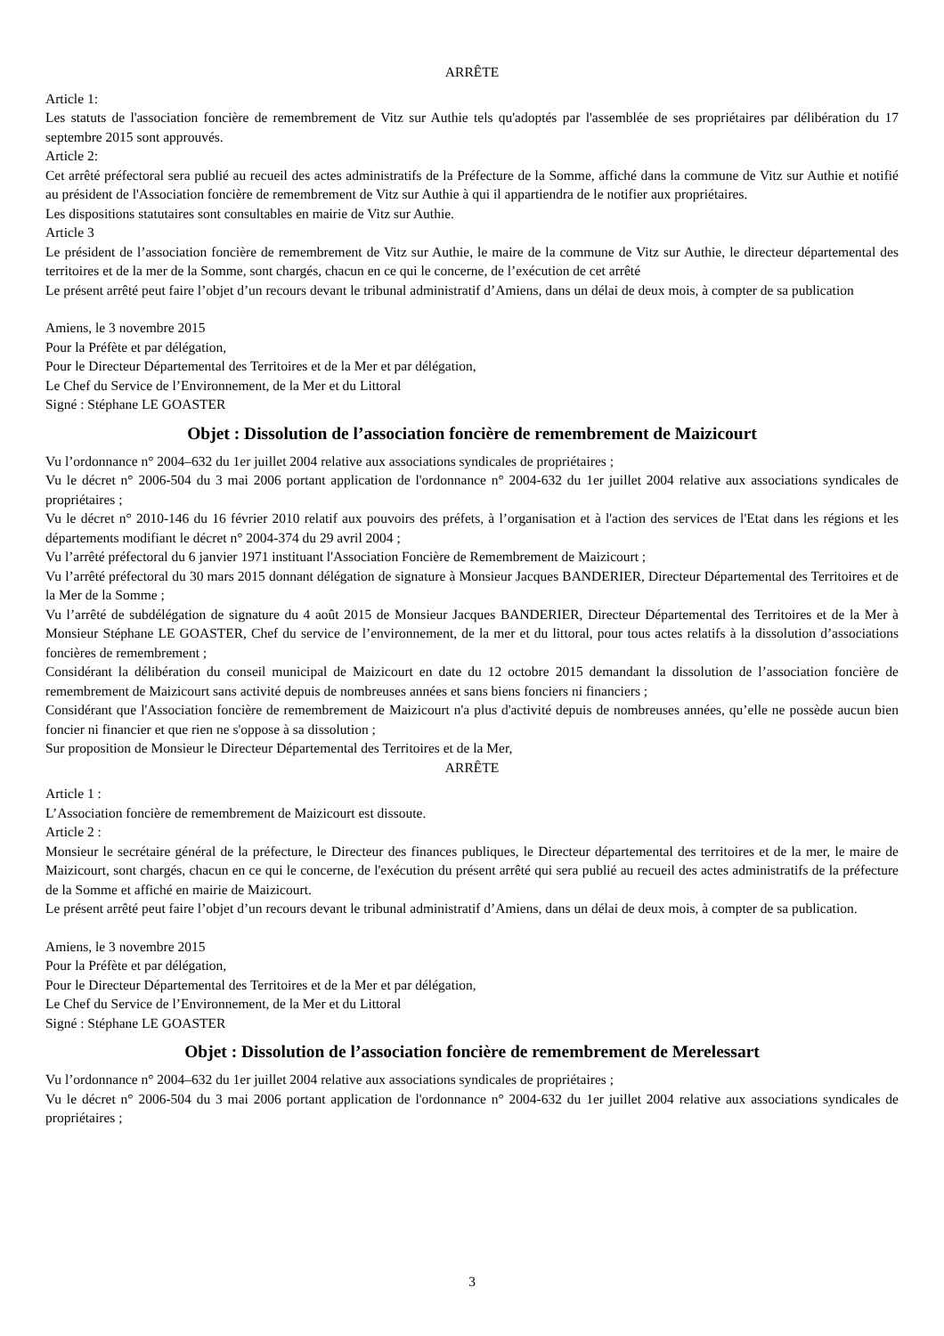ARRÊTE
Article 1:
Les statuts de l'association foncière de remembrement de Vitz sur Authie tels qu'adoptés par l'assemblée de ses propriétaires par délibération du 17 septembre 2015 sont approuvés.
Article 2:
Cet arrêté préfectoral sera publié au recueil des actes administratifs de la Préfecture de la Somme, affiché dans la commune de Vitz sur Authie et notifié au président de l'Association foncière de remembrement de Vitz sur Authie à qui il appartiendra de le notifier aux propriétaires.
Les dispositions statutaires sont consultables en mairie de Vitz sur Authie.
Article 3
Le président de l’association foncière de remembrement de Vitz sur Authie, le maire de la commune de Vitz sur Authie, le directeur départemental des territoires et de la mer de la Somme, sont chargés, chacun en ce qui le concerne, de l’exécution de cet arrêté
Le présent arrêté peut faire l’objet d’un recours devant le tribunal administratif d’Amiens, dans un délai de deux mois, à compter de sa publication
Amiens, le 3 novembre 2015
Pour la Préfète et par délégation,
Pour le Directeur Départemental des Territoires et de la Mer et par délégation,
Le Chef du Service de l’Environnement, de la Mer et du Littoral
Signé : Stéphane LE GOASTER
Objet : Dissolution de l’association foncière de remembrement de Maizicourt
Vu l’ordonnance n° 2004–632 du 1er juillet 2004 relative aux associations syndicales de propriétaires ;
Vu le décret n° 2006-504 du 3 mai 2006 portant application de l'ordonnance n° 2004-632 du 1er juillet 2004 relative aux associations syndicales de propriétaires ;
Vu le décret n° 2010-146 du 16 février 2010 relatif aux pouvoirs des préfets, à l’organisation et à l'action des services de l'Etat dans les régions et les départements modifiant le décret n° 2004-374 du 29 avril 2004 ;
Vu l’arrêté préfectoral du 6 janvier 1971 instituant l'Association Foncière de Remembrement de Maizicourt ;
Vu l’arrêté préfectoral du 30 mars 2015 donnant délégation de signature à Monsieur Jacques BANDERIER, Directeur Départemental des Territoires et de la Mer de la Somme ;
Vu l’arrêté de subdélégation de signature du 4 août 2015 de Monsieur Jacques BANDERIER, Directeur Départemental des Territoires et de la Mer à Monsieur Stéphane LE GOASTER, Chef du service de l’environnement, de la mer et du littoral, pour tous actes relatifs à la dissolution d’associations foncières de remembrement ;
Considérant la délibération du conseil municipal de Maizicourt en date du 12 octobre 2015 demandant la dissolution de l’association foncière de remembrement de Maizicourt sans activité depuis de nombreuses années et sans biens fonciers ni financiers ;
Considérant que l'Association foncière de remembrement de Maizicourt n'a plus d'activité depuis de nombreuses années, qu’elle ne possède aucun bien foncier ni financier et que rien ne s'oppose à sa dissolution ;
Sur proposition de Monsieur le Directeur Départemental des Territoires et de la Mer,
ARRÊTE
Article 1 :
L’Association foncière de remembrement de Maizicourt est dissoute.
Article 2 :
Monsieur le secrétaire général de la préfecture, le Directeur des finances publiques, le Directeur départemental des territoires et de la mer, le maire de Maizicourt, sont chargés, chacun en ce qui le concerne, de l'exécution du présent arrêté qui sera publié au recueil des actes administratifs de la préfecture de la Somme et affiché en mairie de Maizicourt.
Le présent arrêté peut faire l’objet d’un recours devant le tribunal administratif d’Amiens, dans un délai de deux mois, à compter de sa publication.
Amiens, le 3 novembre 2015
Pour la Préfète et par délégation,
Pour le Directeur Départemental des Territoires et de la Mer et par délégation,
Le Chef du Service de l’Environnement, de la Mer et du Littoral
Signé : Stéphane LE GOASTER
Objet : Dissolution de l’association foncière de remembrement de Merelessart
Vu l’ordonnance n° 2004–632 du 1er juillet 2004 relative aux associations syndicales de propriétaires ;
Vu le décret n° 2006-504 du 3 mai 2006 portant application de l'ordonnance n° 2004-632 du 1er juillet 2004 relative aux associations syndicales de propriétaires ;
3